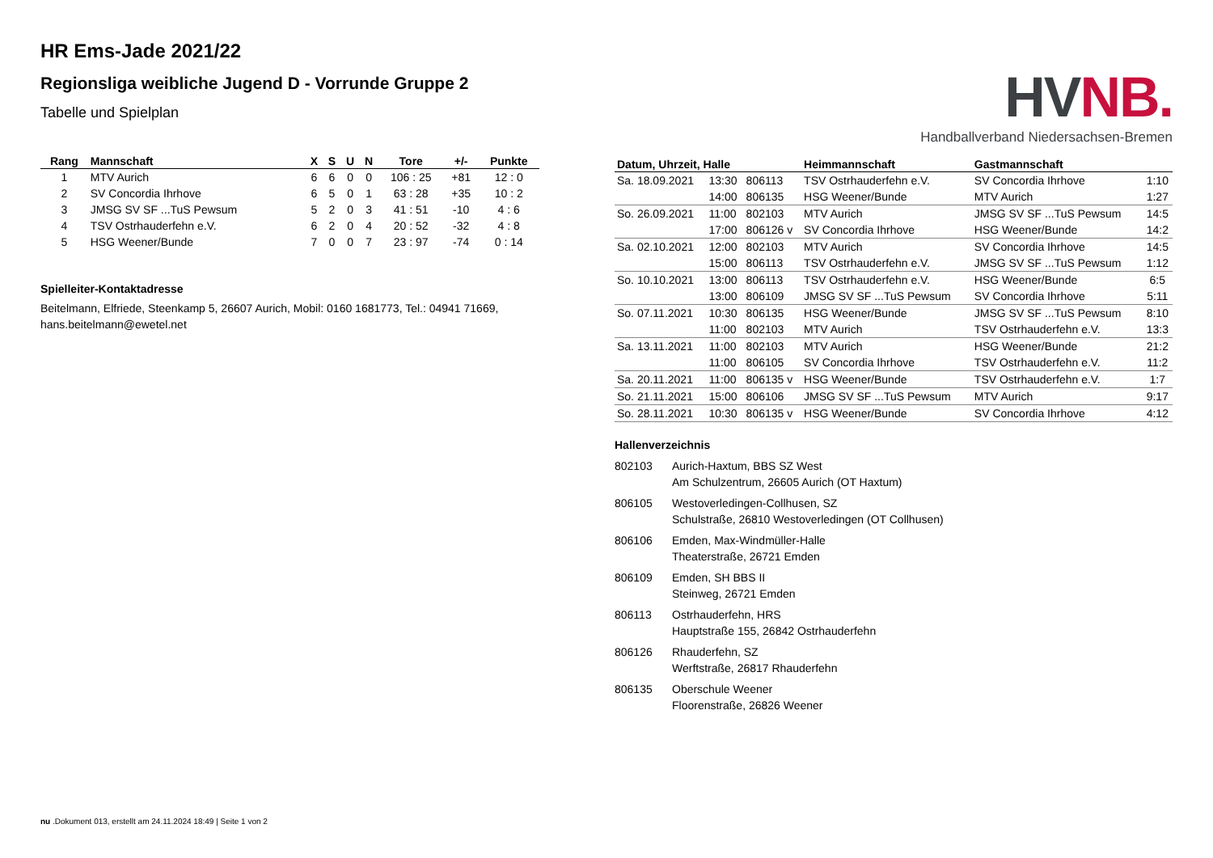HR Ems-Jade 2021/22
Regionsliga weibliche Jugend D - Vorrunde Gruppe 2
Tabelle und Spielplan
| Rang | Mannschaft | X | S | U | N | Tore | +/- | Punkte |
| --- | --- | --- | --- | --- | --- | --- | --- | --- |
| 1 | MTV Aurich | 6 | 6 | 0 | 0 | 106 : 25 | +81 | 12 : 0 |
| 2 | SV Concordia Ihrhove | 6 | 5 | 0 | 1 | 63 : 28 | +35 | 10 : 2 |
| 3 | JMSG SV SF ...TuS Pewsum | 5 | 2 | 0 | 3 | 41 : 51 | -10 | 4 : 6 |
| 4 | TSV Ostrhauderfehn e.V. | 6 | 2 | 0 | 4 | 20 : 52 | -32 | 4 : 8 |
| 5 | HSG Weener/Bunde | 7 | 0 | 0 | 7 | 23 : 97 | -74 | 0 : 14 |
Spielleiter-Kontaktadresse
Beitelmann, Elfriede, Steenkamp 5, 26607 Aurich, Mobil: 0160 1681773, Tel.: 04941 71669, hans.beitelmann@ewetel.net
HV NB.
Handballverband Niedersachsen-Bremen
| Datum, Uhrzeit, Halle | | | Heimmannschaft | Gastmannschaft | |
| --- | --- | --- | --- | --- | --- |
| Sa. 18.09.2021 | 13:30 | 806113 | TSV Ostrhauderfehn e.V. | SV Concordia Ihrhove | 1:10 |
| | 14:00 | 806135 | HSG Weener/Bunde | MTV Aurich | 1:27 |
| So. 26.09.2021 | 11:00 | 802103 | MTV Aurich | JMSG SV SF ...TuS Pewsum | 14:5 |
| | 17:00 | 806126 v | SV Concordia Ihrhove | HSG Weener/Bunde | 14:2 |
| Sa. 02.10.2021 | 12:00 | 802103 | MTV Aurich | SV Concordia Ihrhove | 14:5 |
| | 15:00 | 806113 | TSV Ostrhauderfehn e.V. | JMSG SV SF ...TuS Pewsum | 1:12 |
| So. 10.10.2021 | 13:00 | 806113 | TSV Ostrhauderfehn e.V. | HSG Weener/Bunde | 6:5 |
| | 13:00 | 806109 | JMSG SV SF ...TuS Pewsum | SV Concordia Ihrhove | 5:11 |
| So. 07.11.2021 | 10:30 | 806135 | HSG Weener/Bunde | JMSG SV SF ...TuS Pewsum | 8:10 |
| | 11:00 | 802103 | MTV Aurich | TSV Ostrhauderfehn e.V. | 13:3 |
| Sa. 13.11.2021 | 11:00 | 802103 | MTV Aurich | HSG Weener/Bunde | 21:2 |
| | 11:00 | 806105 | SV Concordia Ihrhove | TSV Ostrhauderfehn e.V. | 11:2 |
| Sa. 20.11.2021 | 11:00 | 806135 v | HSG Weener/Bunde | TSV Ostrhauderfehn e.V. | 1:7 |
| So. 21.11.2021 | 15:00 | 806106 | JMSG SV SF ...TuS Pewsum | MTV Aurich | 9:17 |
| So. 28.11.2021 | 10:30 | 806135 v | HSG Weener/Bunde | SV Concordia Ihrhove | 4:12 |
Hallenverzeichnis
802103 Aurich-Haxtum, BBS SZ West
Am Schulzentrum, 26605 Aurich (OT Haxtum)
806105 Westoverledingen-Collhusen, SZ
Schulstraße, 26810 Westoverledingen (OT Collhusen)
806106 Emden, Max-Windmüller-Halle
Theaterstraße, 26721 Emden
806109 Emden, SH BBS II
Steinweg, 26721 Emden
806113 Ostrhauderfehn, HRS
Hauptstraße 155, 26842 Ostrhauderfehn
806126 Rhauderfehn, SZ
Werftstraße, 26817 Rhauderfehn
806135 Oberschule Weener
Floorenstraße, 26826 Weener
nu .Dokument 013, erstellt am 24.11.2024 18:49 | Seite 1 von 2